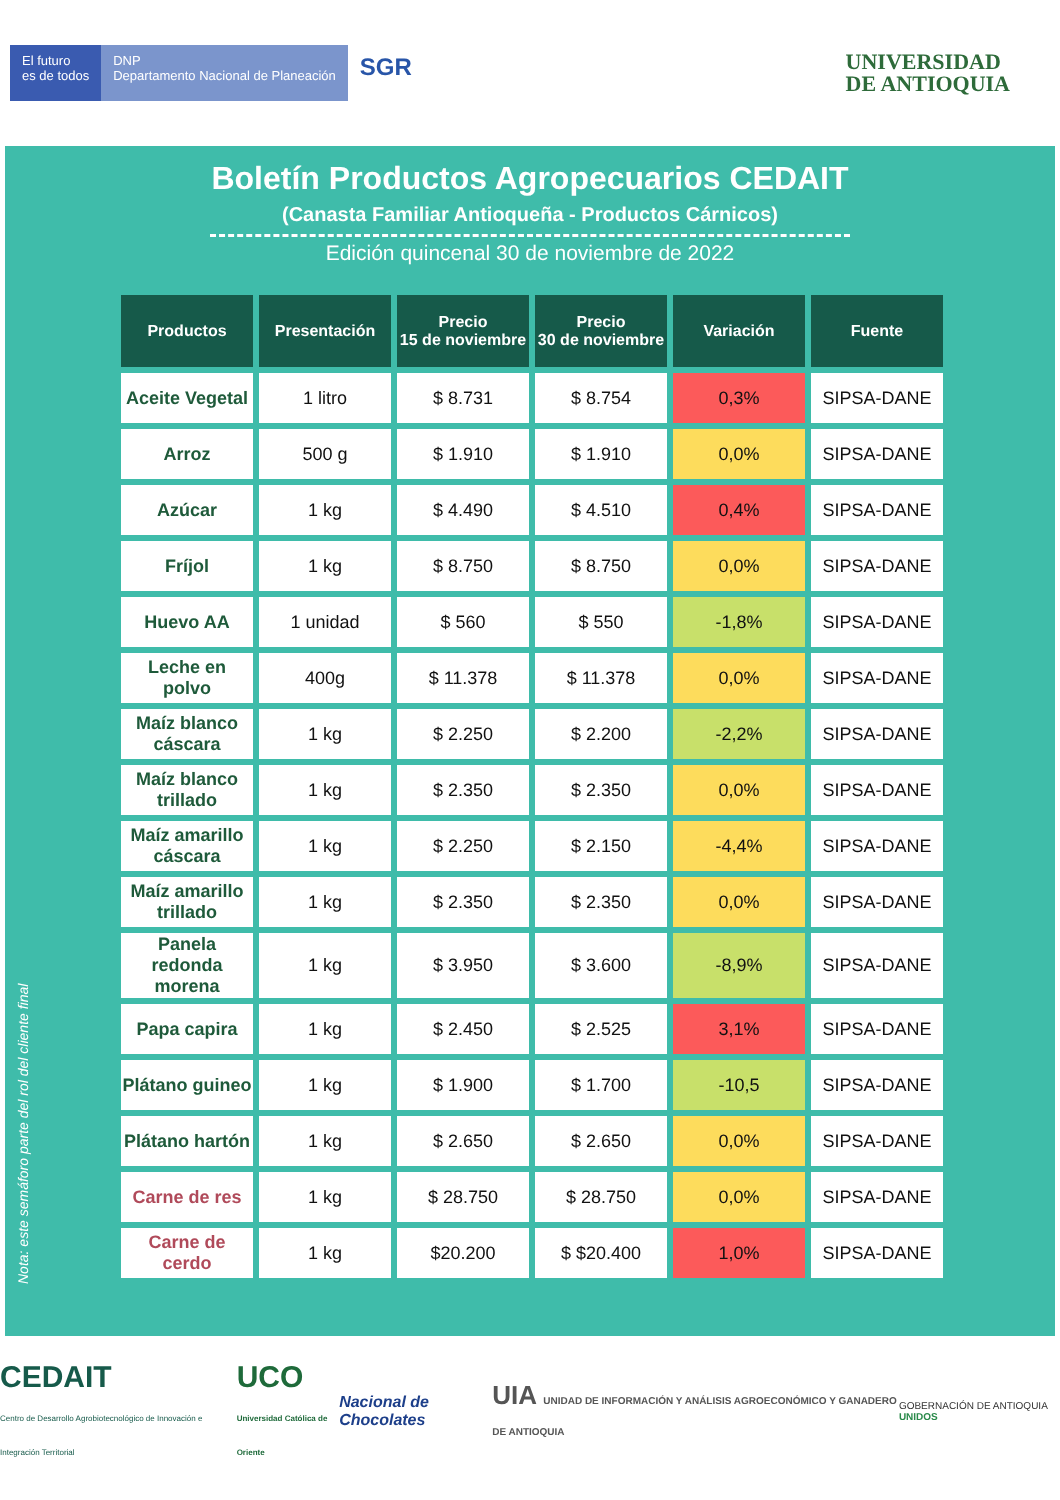El futuro
es de todos
DNP
Departamento Nacional de Planeación
SGR
UNIVERSIDAD
DE ANTIOQUIA
Boletín Productos Agropecuarios CEDAIT
(Canasta Familiar Antioqueña - Productos Cárnicos)
Edición quincenal 30 de noviembre de 2022
Nota: este semáforo parte del rol del cliente final
| Productos | Presentación | Precio 15 de noviembre | Precio 30 de noviembre | Variación | Fuente |
| --- | --- | --- | --- | --- | --- |
| Aceite Vegetal | 1 litro | $ 8.731 | $ 8.754 | 0,3% | SIPSA-DANE |
| Arroz | 500 g | $ 1.910 | $ 1.910 | 0,0% | SIPSA-DANE |
| Azúcar | 1 kg | $ 4.490 | $ 4.510 | 0,4% | SIPSA-DANE |
| Fríjol | 1 kg | $ 8.750 | $ 8.750 | 0,0% | SIPSA-DANE |
| Huevo AA | 1 unidad | $ 560 | $ 550 | -1,8% | SIPSA-DANE |
| Leche en polvo | 400g | $ 11.378 | $ 11.378 | 0,0% | SIPSA-DANE |
| Maíz blanco cáscara | 1 kg | $ 2.250 | $ 2.200 | -2,2% | SIPSA-DANE |
| Maíz blanco trillado | 1 kg | $ 2.350 | $ 2.350 | 0,0% | SIPSA-DANE |
| Maíz amarillo cáscara | 1 kg | $ 2.250 | $ 2.150 | -4,4% | SIPSA-DANE |
| Maíz amarillo trillado | 1 kg | $ 2.350 | $ 2.350 | 0,0% | SIPSA-DANE |
| Panela redonda morena | 1 kg | $ 3.950 | $ 3.600 | -8,9% | SIPSA-DANE |
| Papa capira | 1 kg | $ 2.450 | $ 2.525 | 3,1% | SIPSA-DANE |
| Plátano guineo | 1 kg | $ 1.900 | $ 1.700 | -10,5 | SIPSA-DANE |
| Plátano hartón | 1 kg | $ 2.650 | $ 2.650 | 0,0% | SIPSA-DANE |
| Carne de res | 1 kg | $ 28.750 | $ 28.750 | 0,0% | SIPSA-DANE |
| Carne de cerdo | 1 kg | $20.200 | $ $20.400 | 1,0% | SIPSA-DANE |
CEDAIT
Centro de Desarrollo Agrobiotecnológico de Innovación e Integración Territorial
UCO
Universidad Católica de Oriente
Nacional de Chocolates
UIA UNIDAD DE INFORMACIÓN Y ANÁLISIS AGROECONÓMICO Y GANADERO DE ANTIOQUIA
GOBERNACIÓN DE ANTIOQUIA UNIDOS